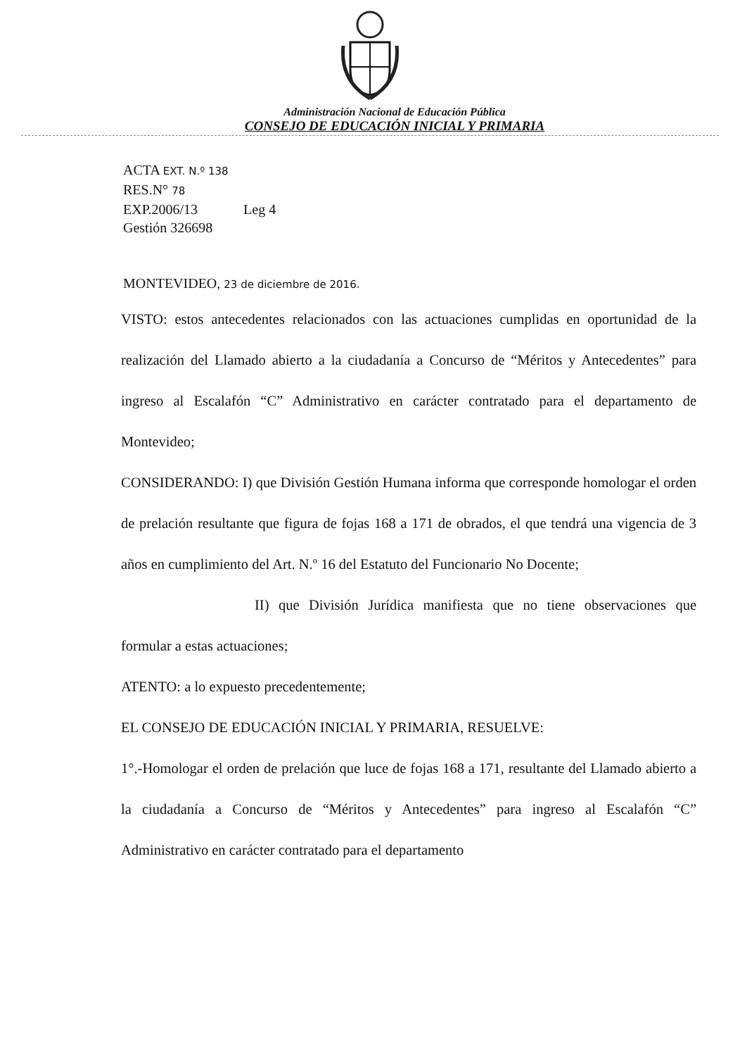Administración Nacional de Educación Pública
CONSEJO DE EDUCACIÓN INICIAL Y PRIMARIA
ACTA EXT. N.º 138
RES.N° 78
EXP.2006/13 Leg 4
Gestión 326698
MONTEVIDEO, 23 de diciembre de 2016.
VISTO: estos antecedentes relacionados con las actuaciones cumplidas en oportunidad de la realización del Llamado abierto a la ciudadanía a Concurso de “Méritos y Antecedentes” para ingreso al Escalafón “C” Administrativo en carácter contratado para el departamento de Montevideo;
CONSIDERANDO: I) que División Gestión Humana informa que corresponde homologar el orden de prelación resultante que figura de fojas 168 a 171 de obrados, el que tendrá una vigencia de 3 años en cumplimiento del Art. N.º 16 del Estatuto del Funcionario No Docente;
II) que División Jurídica manifiesta que no tiene observaciones que formular a estas actuaciones;
ATENTO: a lo expuesto precedentemente;
EL CONSEJO DE EDUCACIÓN INICIAL Y PRIMARIA, RESUELVE:
1°.-Homologar el orden de prelación que luce de fojas 168 a 171, resultante del Llamado abierto a la ciudadanía a Concurso de “Méritos y Antecedentes” para ingreso al Escalafón “C” Administrativo en carácter contratado para el departamento